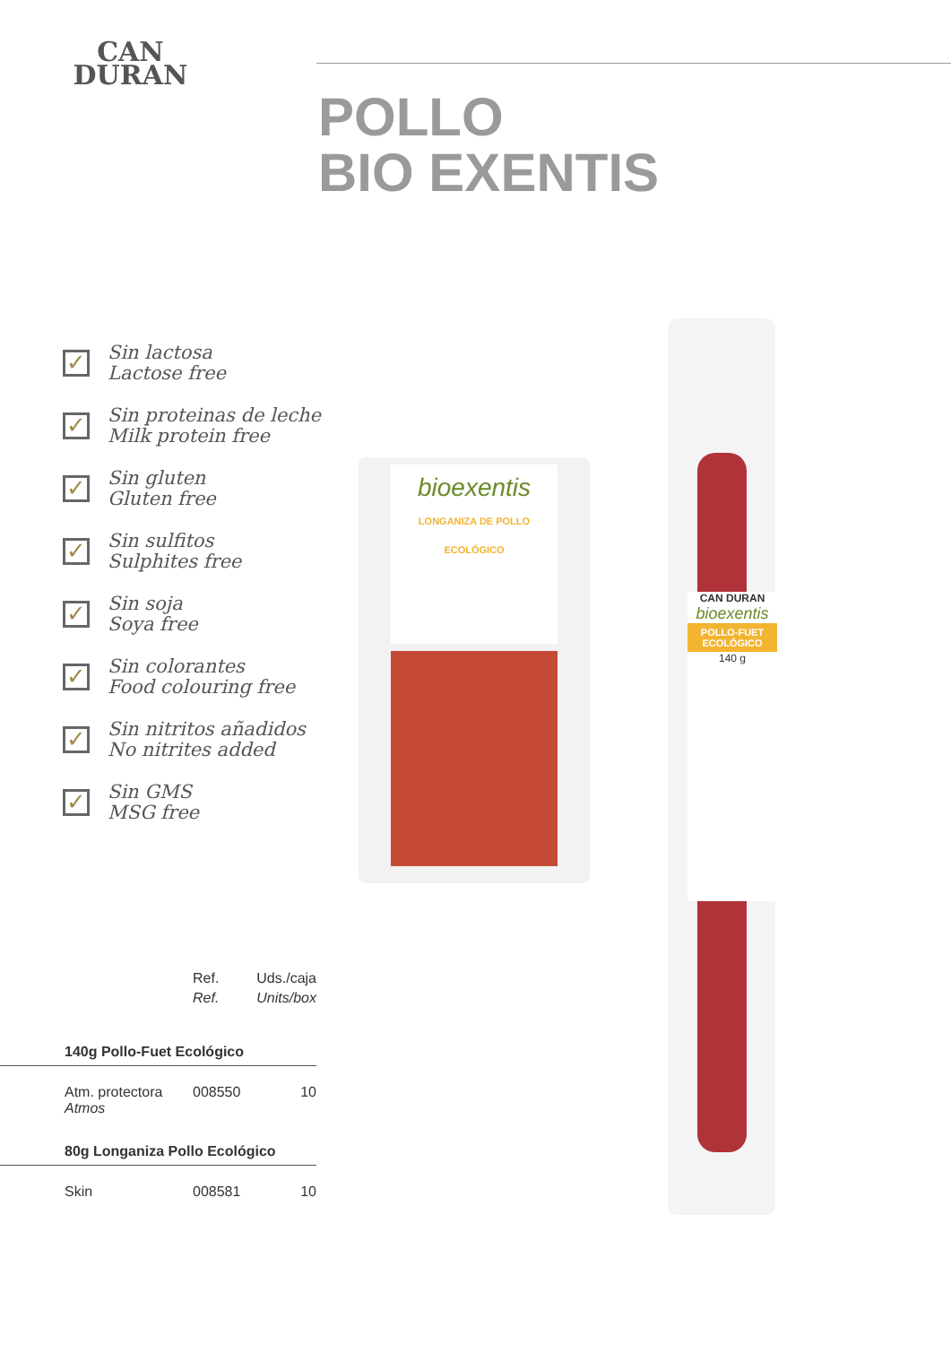CAN
DURAN
POLLO
BIO EXENTIS
✓
Sin lactosa
Lactose free
✓
Sin proteinas de leche
Milk protein free
✓
Sin gluten
Gluten free
✓
Sin sulfitos
Sulphites free
✓
Sin soja
Soya free
✓
Sin colorantes
Food colouring free
✓
Sin nitritos añadidos
No nitrites added
✓
Sin GMS
MSG free
bioexentis
LONGANIZA DE POLLO ECOLÓGICO
CAN DURAN
bioexentis
POLLO-FUET ECOLÓGICO
140 g
| | Ref. | Uds./caja |
| | Ref. | Units/box |
| 140g Pollo-Fuet Ecológico | | |
| Atm. protectora Atmos | 008550 | 10 |
| 80g Longaniza Pollo Ecológico | | |
| Skin | 008581 | 10 |